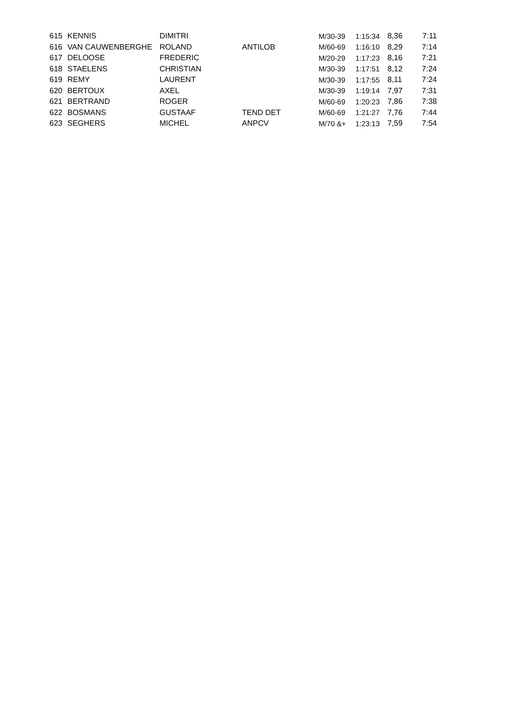| 615 | KENNIS | DIMITRI | | M/30-39 | 1:15:34 | 8,36 | 7:11 |
| 616 | VAN CAUWENBERGHE | ROLAND | ANTILOB | M/60-69 | 1:16:10 | 8,29 | 7:14 |
| 617 | DELOOSE | FREDERIC | | M/20-29 | 1:17:23 | 8,16 | 7:21 |
| 618 | STAELENS | CHRISTIAN | | M/30-39 | 1:17:51 | 8,12 | 7:24 |
| 619 | REMY | LAURENT | | M/30-39 | 1:17:55 | 8,11 | 7:24 |
| 620 | BERTOUX | AXEL | | M/30-39 | 1:19:14 | 7,97 | 7:31 |
| 621 | BERTRAND | ROGER | | M/60-69 | 1:20:23 | 7,86 | 7:38 |
| 622 | BOSMANS | GUSTAAF | TEND DET | M/60-69 | 1:21:27 | 7,76 | 7:44 |
| 623 | SEGHERS | MICHEL | ANPCV | M/70 &+ | 1:23:13 | 7,59 | 7:54 |